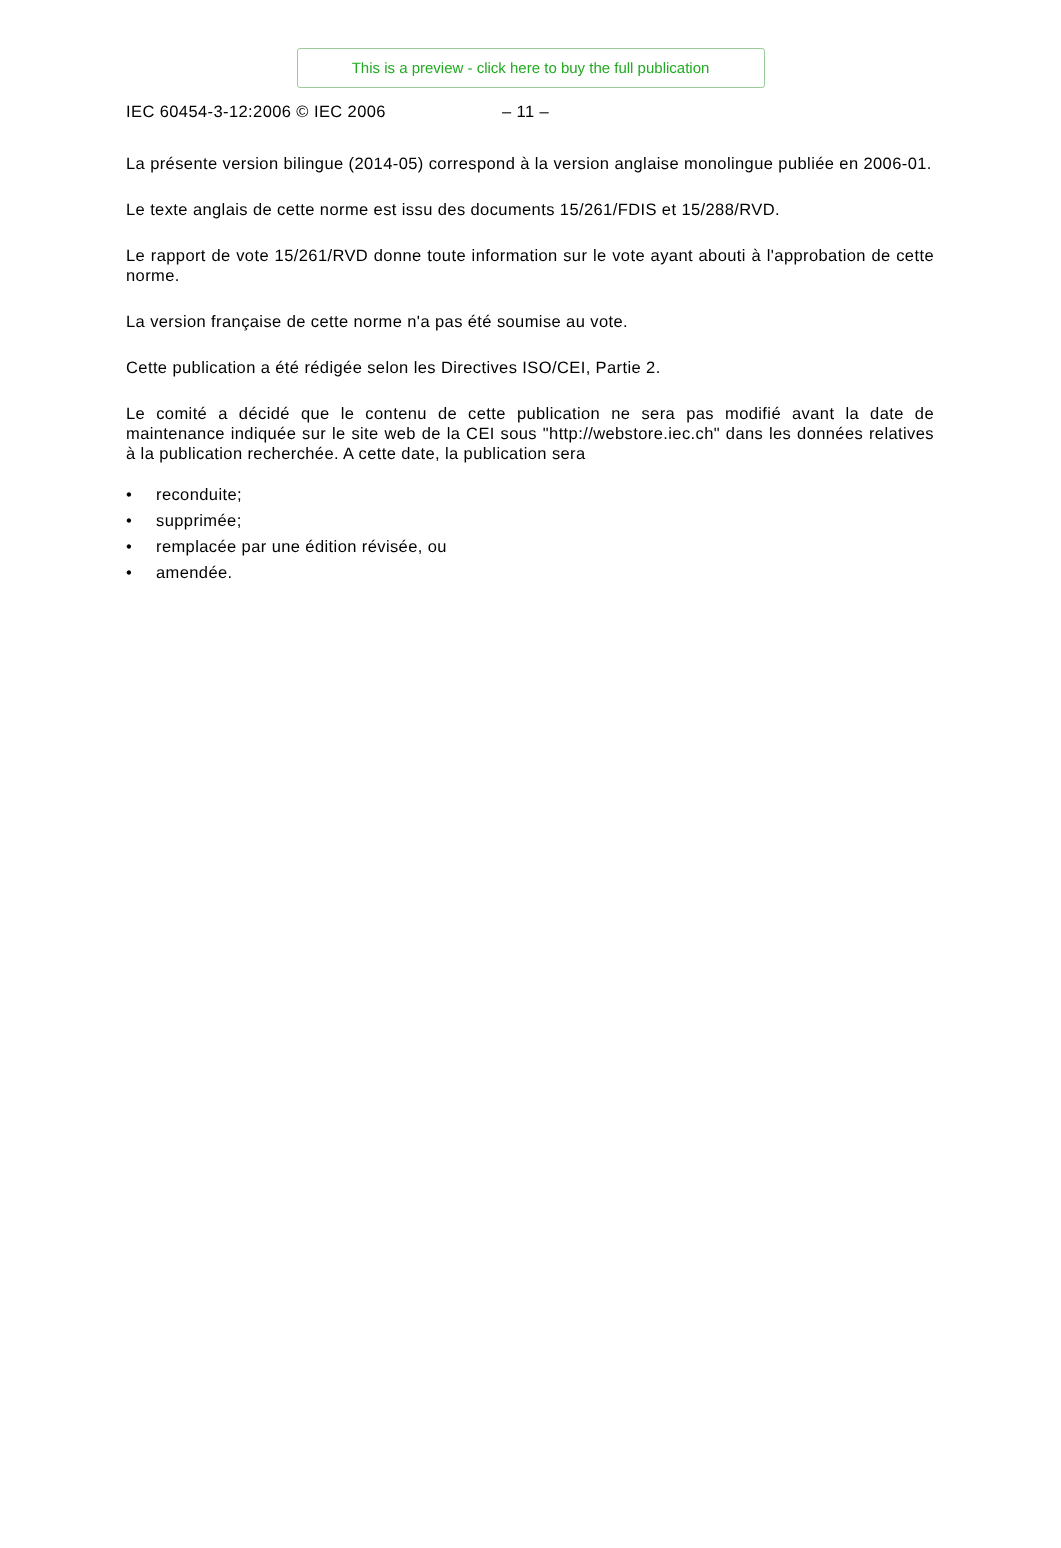This is a preview - click here to buy the full publication
IEC 60454-3-12:2006 © IEC 2006 – 11 –
La présente version bilingue (2014-05) correspond à la version anglaise monolingue publiée en 2006-01.
Le texte anglais de cette norme est issu des documents 15/261/FDIS et 15/288/RVD.
Le rapport de vote 15/261/RVD donne toute information sur le vote ayant abouti à l'approbation de cette norme.
La version française de cette norme n'a pas été soumise au vote.
Cette publication a été rédigée selon les Directives ISO/CEI, Partie 2.
Le comité a décidé que le contenu de cette publication ne sera pas modifié avant la date de maintenance indiquée sur le site web de la CEI sous "http://webstore.iec.ch" dans les données relatives à la publication recherchée. A cette date, la publication sera
• reconduite;
• supprimée;
• remplacée par une édition révisée, ou
• amendée.